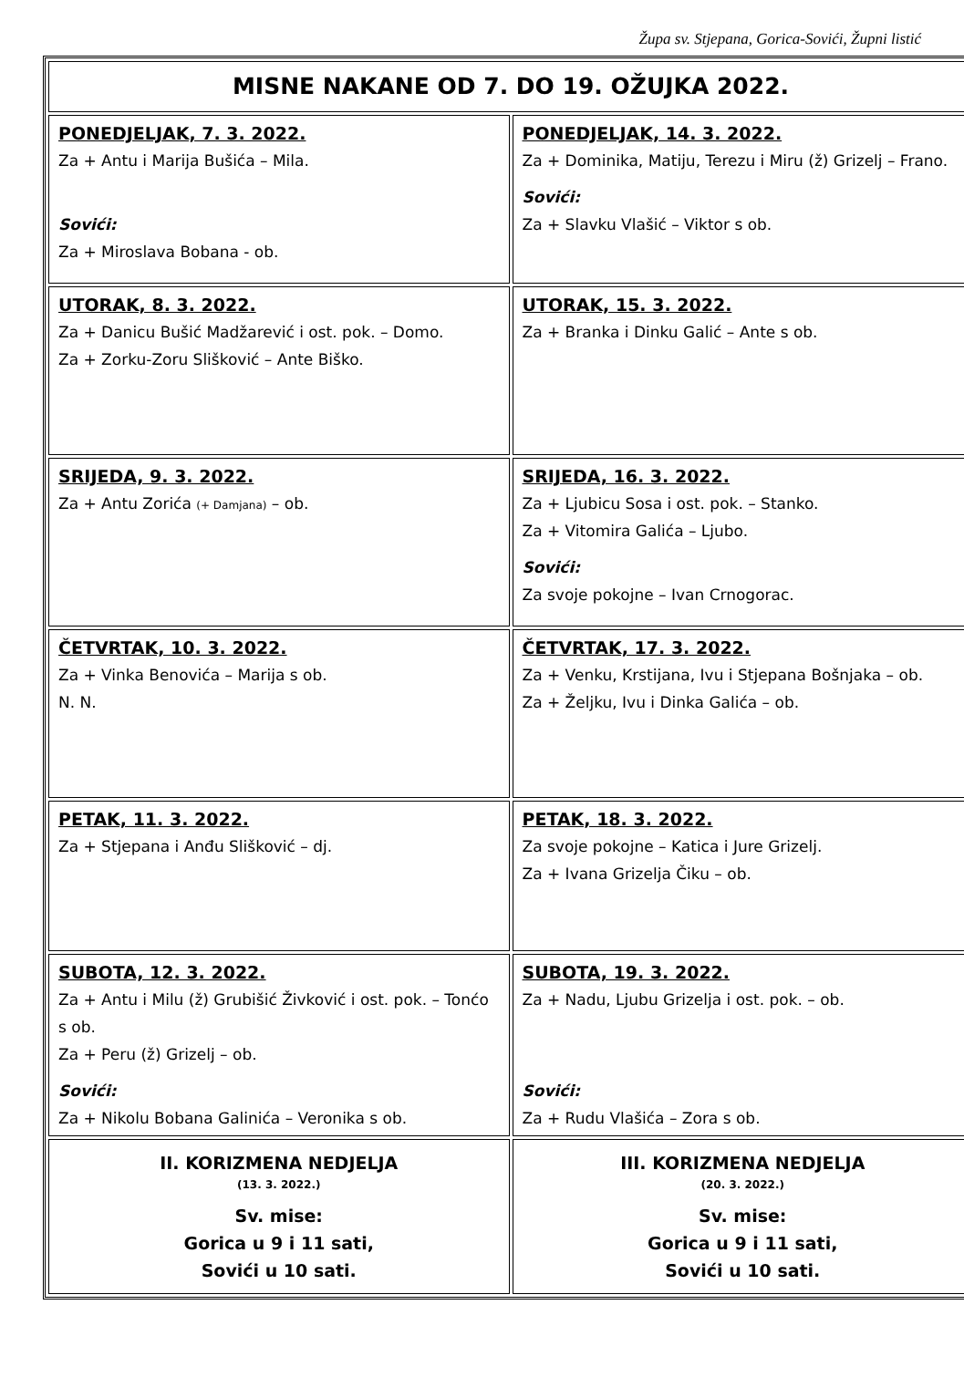Župa sv. Stjepana, Gorica-Sovići, Župni listić
| MISNE NAKANE OD 7. DO 19. OŽUJKA 2022. | |
| PONEDJELJAK, 7. 3. 2022. Za + Antu i Marija Bušića – Mila. Sovići: Za + Miroslava Bobana - ob. | PONEDJELJAK, 14. 3. 2022. Za + Dominika, Matiju, Terezu i Miru (ž) Grizelj – Frano. Sovići: Za + Slavku Vlašić – Viktor s ob. |
| UTORAK, 8. 3. 2022. Za + Danicu Bušić Madžarević i ost. pok. – Domo. Za + Zorku-Zoru Slišković – Ante Biško. | UTORAK, 15. 3. 2022. Za + Branka i Dinku Galić – Ante s ob. |
| SRIJEDA, 9. 3. 2022. Za + Antu Zorića (+ Damjana) – ob. | SRIJEDA, 16. 3. 2022. Za + Ljubicu Sosa i ost. pok. – Stanko. Za + Vitomira Galića – Ljubo. Sovići: Za svoje pokojne – Ivan Crnogorac. |
| ČETVRTAK, 10. 3. 2022. Za + Vinka Benovića – Marija s ob. N. N. | ČETVRTAK, 17. 3. 2022. Za + Venku, Krstijana, Ivu i Stjepana Bošnjaka – ob. Za + Željku, Ivu i Dinka Galića – ob. |
| PETAK, 11. 3. 2022. Za + Stjepana i Anđu Slišković – dj. | PETAK, 18. 3. 2022. Za svoje pokojne – Katica i Jure Grizelj. Za + Ivana Grizelja Čiku – ob. |
| SUBOTA, 12. 3. 2022. Za + Antu i Milu (ž) Grubišić Živković i ost. pok. – Tonćo s ob. Za + Peru (ž) Grizelj – ob. Sovići: Za + Nikolu Bobana Galinića – Veronika s ob. | SUBOTA, 19. 3. 2022. Za + Nadu, Ljubu Grizelja i ost. pok. – ob. Sovići: Za + Rudu Vlašića – Zora s ob. |
| II. KORIZMENA NEDJELJA (13. 3. 2022.) Sv. mise: Gorica u 9 i 11 sati, Sovići u 10 sati. | III. KORIZMENA NEDJELJA (20. 3. 2022.) Sv. mise: Gorica u 9 i 11 sati, Sovići u 10 sati. |